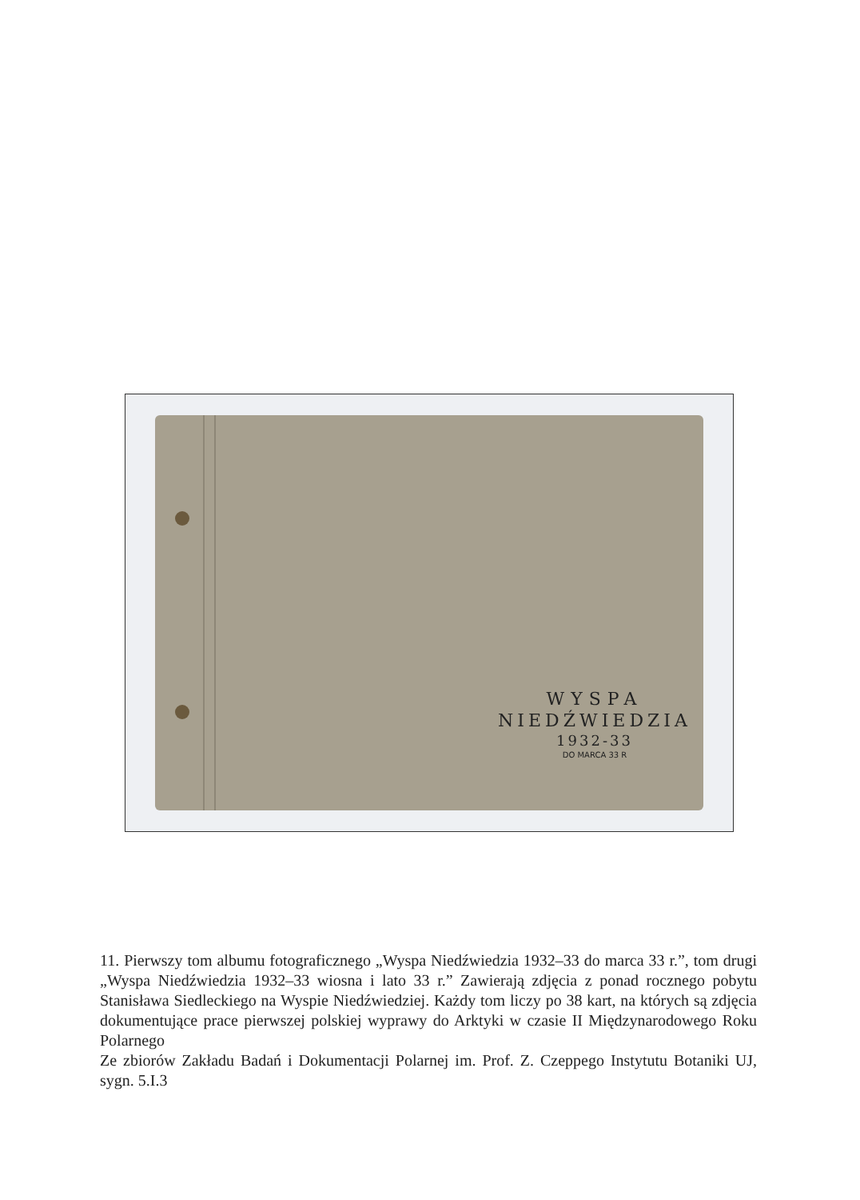WYSPA
NIEDŹWIEDZIA
1932-33
DO MARCA 33 R
11. Pierwszy tom albumu fotograficznego „Wyspa Niedźwiedzia 1932–33 do marca 33 r.”, tom drugi „Wyspa Niedźwiedzia 1932–33 wiosna i lato 33 r.” Zawierają zdjęcia z ponad rocznego pobytu Stanisława Siedleckiego na Wyspie Niedźwiedziej. Każdy tom liczy po 38 kart, na których są zdjęcia dokumentujące prace pierwszej polskiej wyprawy do Arktyki w czasie II Międzynarodowego Roku Polarnego
Ze zbiorów Zakładu Badań i Dokumentacji Polarnej im. Prof. Z. Czeppego Instytutu Botaniki UJ, sygn. 5.I.3